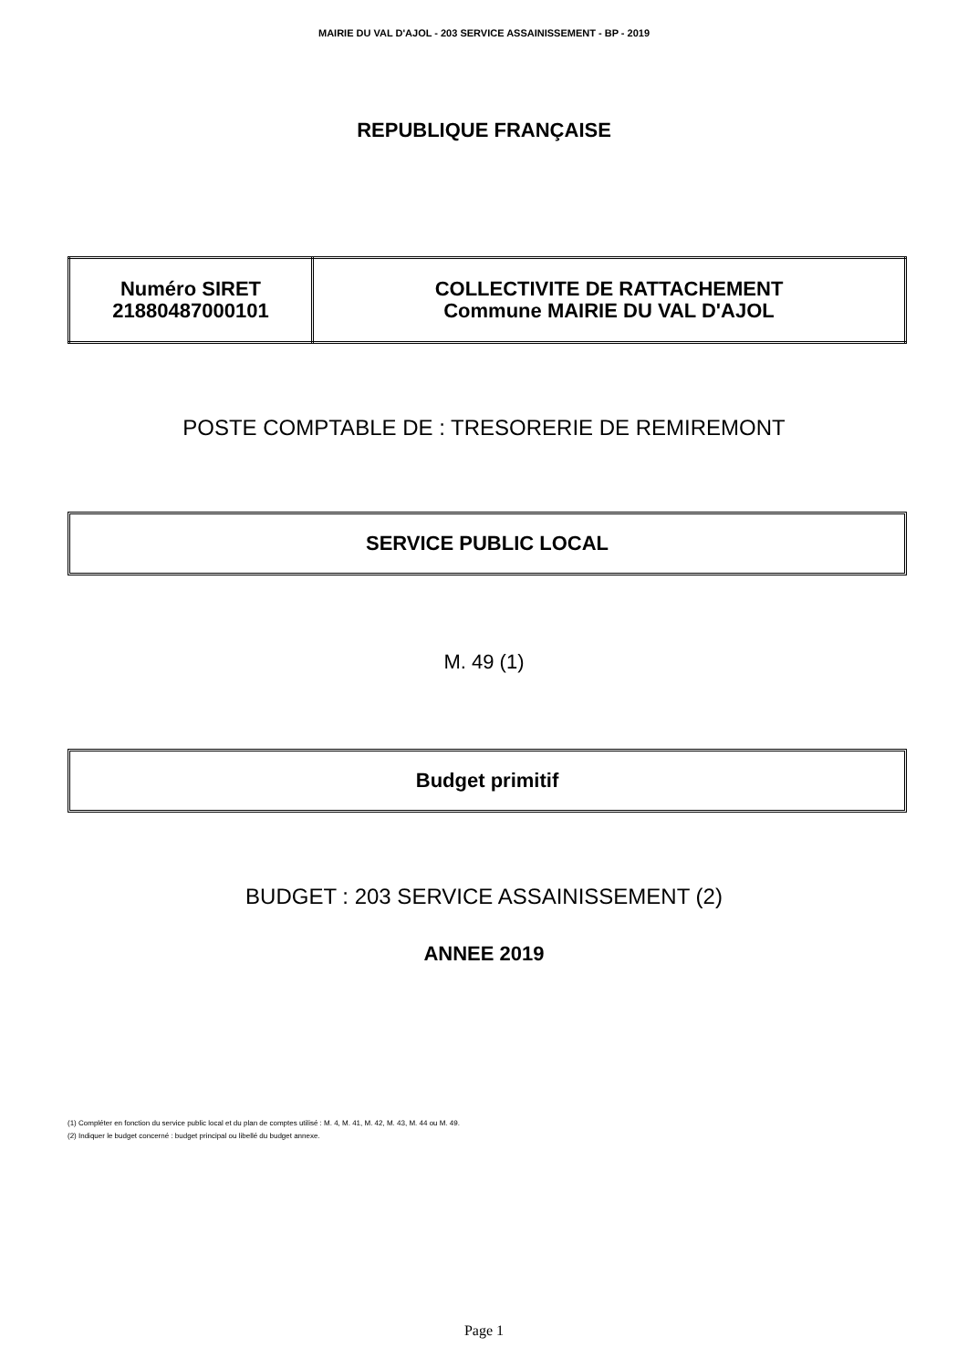MAIRIE DU VAL D'AJOL - 203 SERVICE ASSAINISSEMENT - BP - 2019
REPUBLIQUE FRANÇAISE
| Numéro SIRET 21880487000101 | COLLECTIVITE DE RATTACHEMENT Commune MAIRIE DU VAL D'AJOL |
POSTE COMPTABLE DE : TRESORERIE DE REMIREMONT
SERVICE PUBLIC LOCAL
M. 49 (1)
Budget primitif
BUDGET : 203 SERVICE ASSAINISSEMENT (2)
ANNEE 2019
(1) Compléter en fonction du service public local et du plan de comptes utilisé : M. 4, M. 41, M. 42, M. 43, M. 44 ou M. 49.
(2) Indiquer le budget concerné : budget principal ou libellé du budget annexe.
Page 1